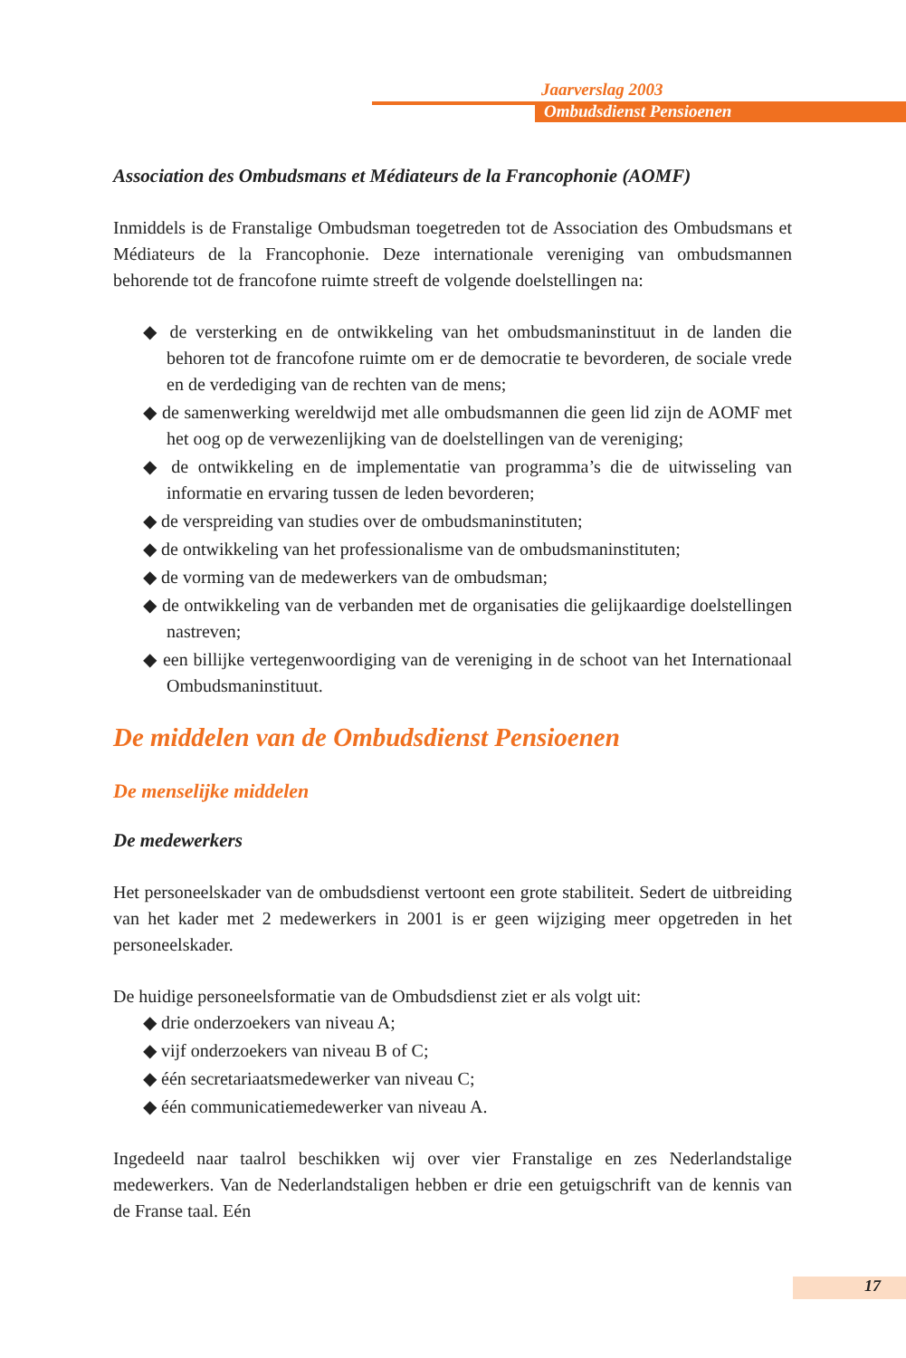Jaarverslag 2003
Ombudsdienst Pensioenen
Association des Ombudsmans et Médiateurs de la Francophonie (AOMF)
Inmiddels is de Franstalige Ombudsman toegetreden tot de Association des Ombudsmans et Médiateurs de la Francophonie. Deze internationale vereniging van ombudsmannen behorende tot de francofone ruimte streeft de volgende doelstellingen na:
◆ de versterking en de ontwikkeling van het ombudsmaninstituut in de landen die behoren tot de francofone ruimte om er de democratie te bevorderen, de sociale vrede en de verdediging van de rechten van de mens;
◆ de samenwerking wereldwijd met alle ombudsmannen die geen lid zijn de AOMF met het oog op de verwezenlijking van de doelstellingen van de vereniging;
◆ de ontwikkeling en de implementatie van programma’s die de uitwisseling van informatie en ervaring tussen de leden bevorderen;
◆ de verspreiding van studies over de ombudsmaninstituten;
◆ de ontwikkeling van het professionalisme van de ombudsmaninstituten;
◆ de vorming van de medewerkers van de ombudsman;
◆ de ontwikkeling van de verbanden met de organisaties die gelijkaardige doelstellingen nastreven;
◆ een billijke vertegenwoordiging van de vereniging in de schoot van het Internationaal Ombudsmaninstituut.
De middelen van de Ombudsdienst Pensioenen
De menselijke middelen
De medewerkers
Het personeelskader van de ombudsdienst vertoont een grote stabiliteit. Sedert de uitbreiding van het kader met 2 medewerkers in 2001 is er geen wijziging meer opgetreden in het personeelskader.
De huidige personeelsformatie van de Ombudsdienst ziet er als volgt uit:
◆ drie onderzoekers van niveau A;
◆ vijf onderzoekers van niveau B of C;
◆ één secretariaatsmedewerker van niveau C;
◆ één communicatiemedewerker van niveau A.
Ingedeeld naar taalrol beschikken wij over vier Franstalige en zes Nederlandstalige medewerkers. Van de Nederlandstaligen hebben er drie een getuigschrift van de kennis van de Franse taal. Eén
17